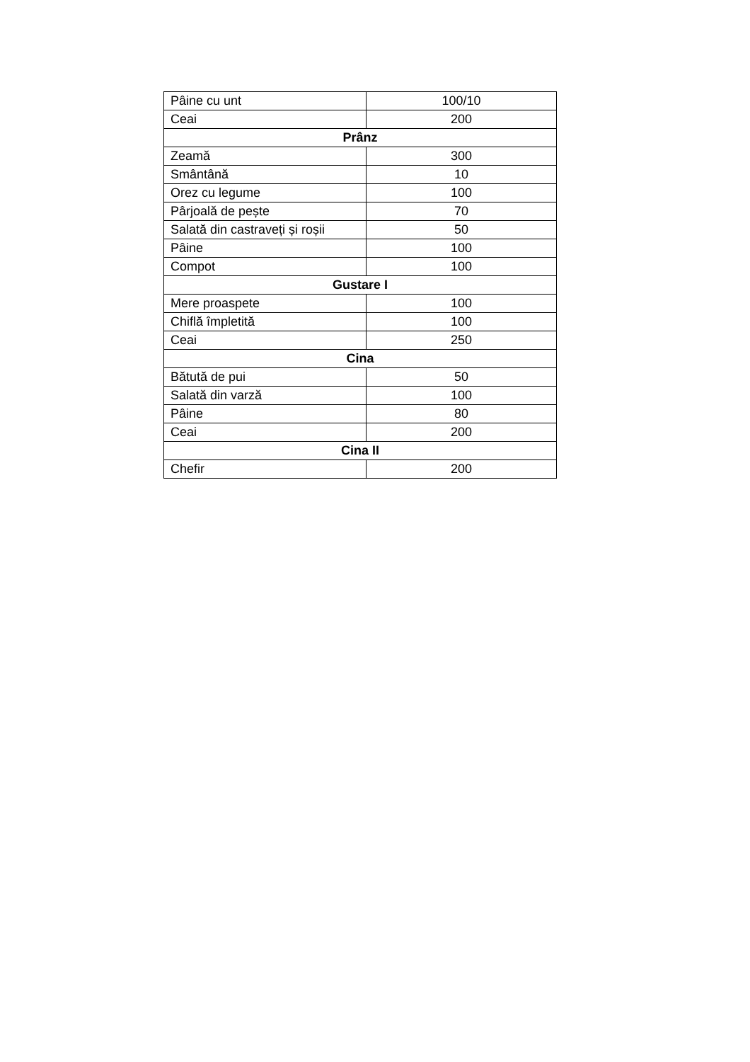| Pâine cu unt | 100/10 |
| Ceai | 200 |
| Prânz | |
| Zeamă | 300 |
| Smântână | 10 |
| Orez cu legume | 100 |
| Pârjoală de pește | 70 |
| Salată din castraveți și roșii | 50 |
| Pâine | 100 |
| Compot | 100 |
| Gustare I | |
| Mere proaspete | 100 |
| Chiflă împletită | 100 |
| Ceai | 250 |
| Cina | |
| Bătută de pui | 50 |
| Salată din varză | 100 |
| Pâine | 80 |
| Ceai | 200 |
| Cina II | |
| Chefir | 200 |